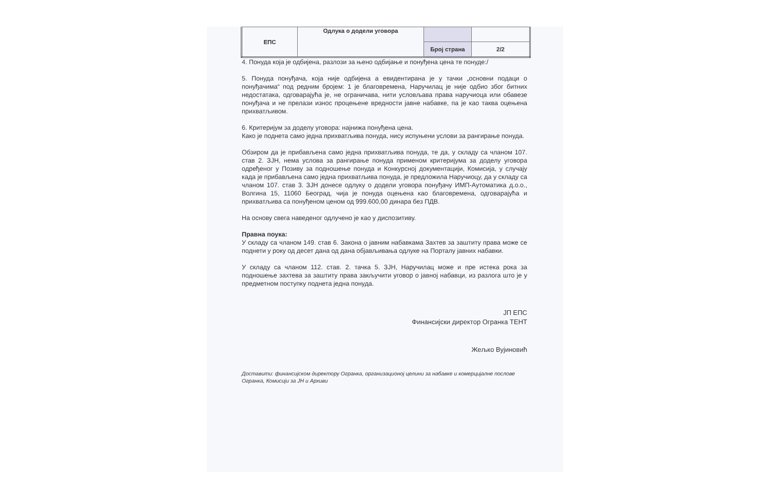| ЕПС | Одлука о додели уговора | | |
| | | Број страна | 2/2 |
4. Понуда која је одбијена, разлози за њено одбијање и понуђена цена те понуде:/
5. Понуда понуђача, која није одбијена а евидентирана је у тачки „основни подаци о понуђачима“ под редним бројем: 1 је благовремена, Наручилац је није одбио због битних недостатака, одговарајућа је, не ограничава, нити условљава права наручиоца или обавезе понуђача и не прелази износ процењене вредности јавне набавке, па је као таква оцењена прихватљивом.
6. Критеријум за доделу уговора: најнижа понуђена цена.
Како је поднета само једна прихватљива понуда, нису испуњени услови за рангирање понуда.
Обзиром да је прибављена само једна прихватљива понуда, те да, у складу са чланом 107. став 2. ЗЈН, нема услова за рангирање понуда применом критеријума за доделу уговора одређеног у Позиву за подношење понуда и Конкурсној документацији, Комисија, у случају када је прибављена само једна прихватљива понуда, је предложила Наручиоцу, да у складу са чланом 107. став 3. ЗЈН донесе одлуку о додели уговора понуђачу ИМП-Аутоматика д.о.о., Волгина 15, 11060 Београд, чија је понуда оцењена као благовремена, одговарајућа и прихватљива са понуђеном ценом од 999.600,00 динара без ПДВ.
На основу свега наведеног одлучено је као у диспозитиву.
Правна поука:
У складу са чланом 149. став 6. Закона о јавним набавкама Захтев за заштиту права може се поднети у року од десет дана од дана објављивања одлуке на Порталу јавних набавки.
У складу са чланом 112. став. 2. тачка 5. ЗЈН, Наручилац може и пре истека рока за подношење захтева за заштиту права закључити уговор о јавној набавци, из разлога што је у предметном поступку поднета једна понуда.
ЈП ЕПС
Финансијски директор Огранка ТЕНТ
Жељко Вујиновић
Доставити: финансијском директору Огранка, организационој целини за набавке и комерцијалне послове Огранка, Комисији за ЈН и Архиви